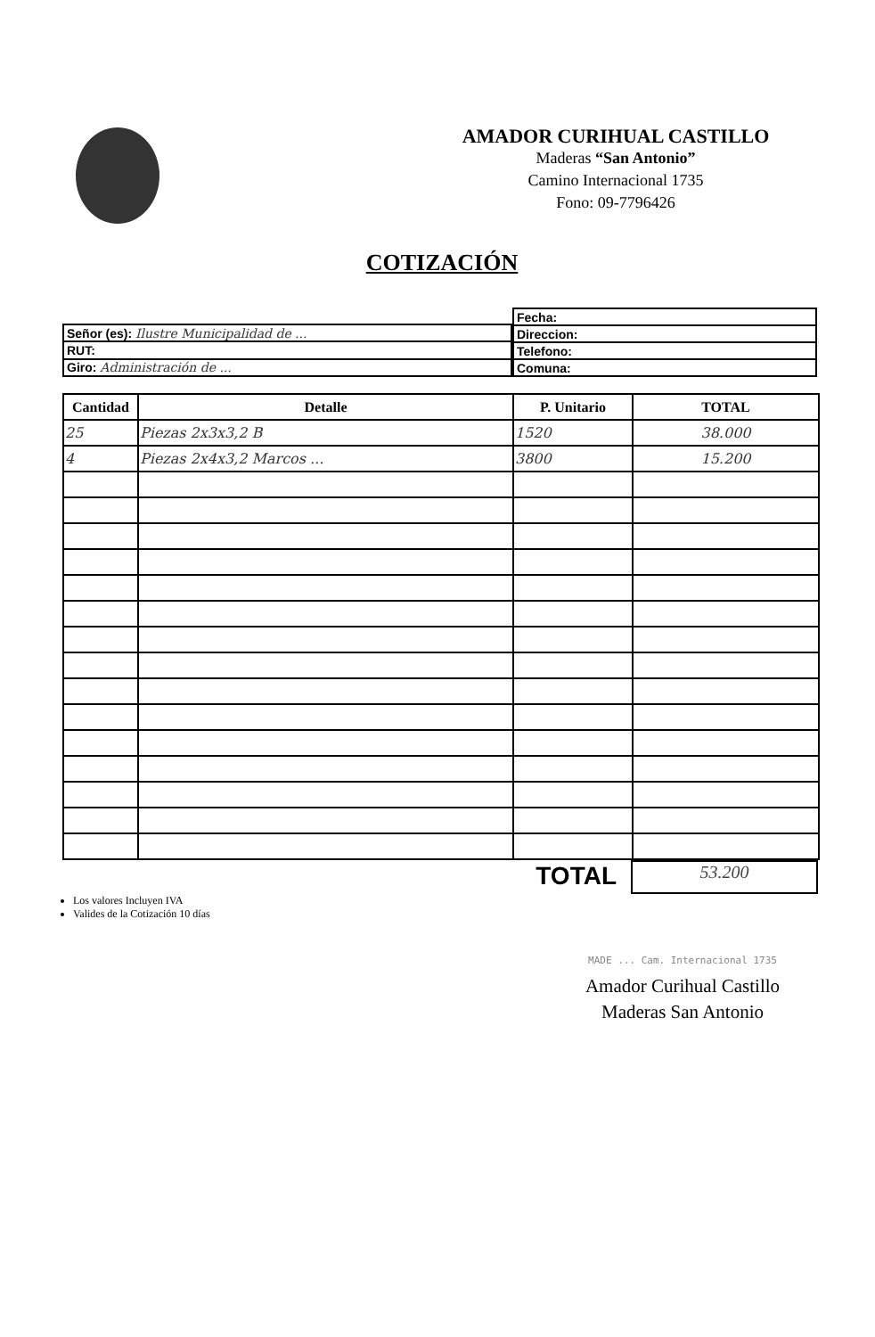AMADOR CURIHUAL CASTILLO
Maderas “San Antonio”
Camino Internacional 1735
Fono: 09-7796426
COTIZACIÓN
| Señor (es): Ilustre Municipalidad de ... |
| RUT: |
| Giro: Administración de ... |
| Fecha: |
| Direccion: |
| Telefono: |
| Comuna: |
| Cantidad | Detalle | P. Unitario | TOTAL |
| --- | --- | --- | --- |
| 25 | Piezas 2x3x3,2 B | 1520 | 38.000 |
| 4 | Piezas 2x4x3,2 Marcos ... | 3800 | 15.200 |
TOTAL
53.200
Los valores Incluyen IVA
Valides de la Cotización 10 días
MADE ... Cam. Internacional 1735
Amador Curihual Castillo
Maderas San Antonio